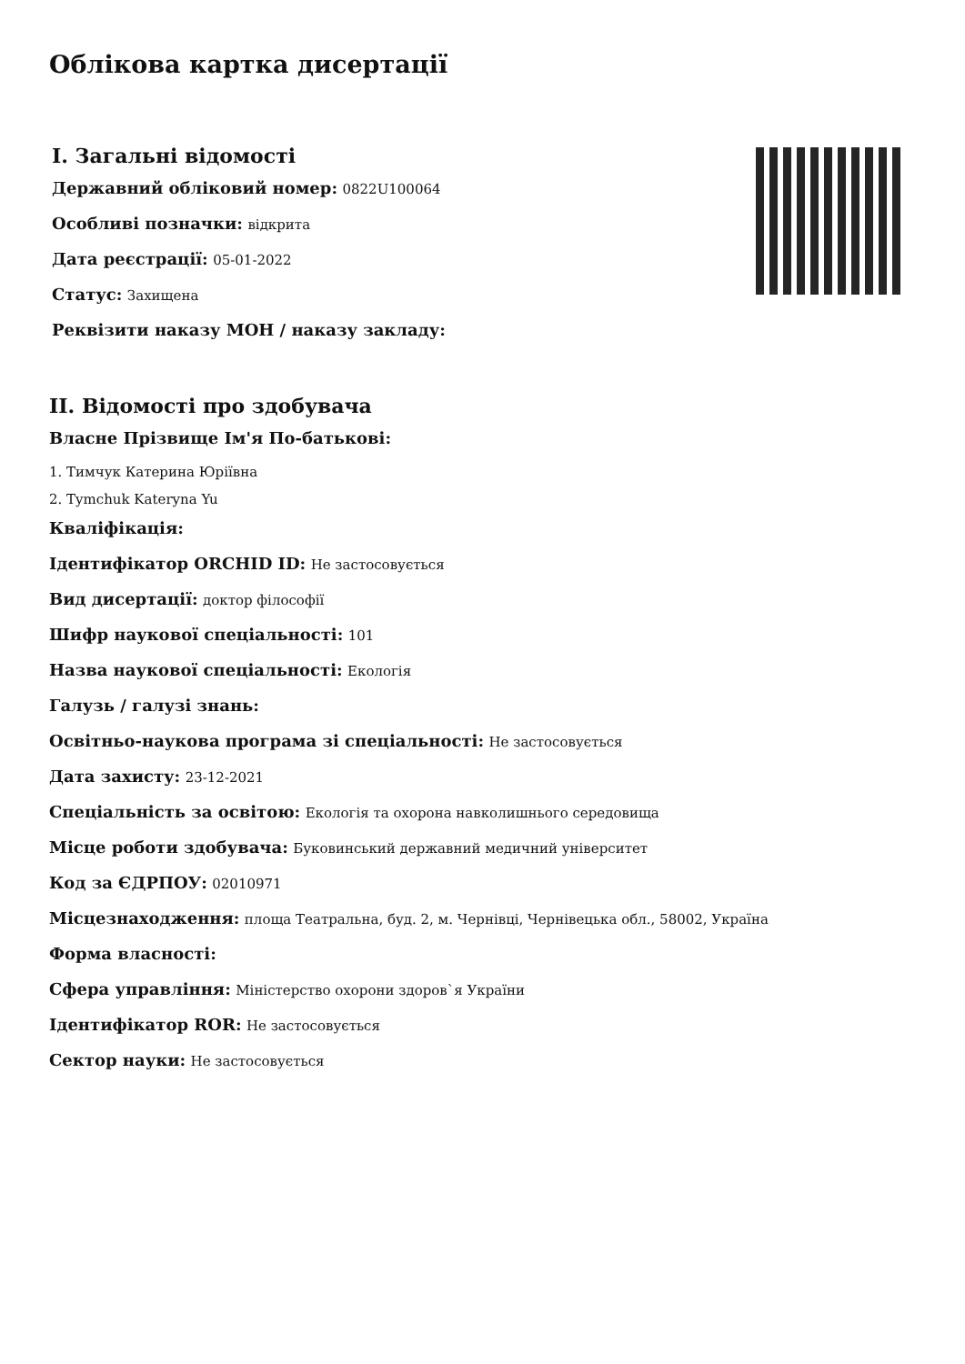Облікова картка дисертації
I. Загальні відомості
Державний обліковий номер: 0822U100064
Особливі позначки: відкрита
Дата реєстрації: 05-01-2022
Статус: Захищена
Реквізити наказу МОН / наказу закладу:
II. Відомості про здобувача
Власне Прізвище Ім'я По-батькові:
1. Тимчук Катерина Юріївна
2. Tymchuk Kateryna Yu
Кваліфікація:
Ідентифікатор ORCHID ID: Не застосовується
Вид дисертації: доктор філософії
Шифр наукової спеціальності: 101
Назва наукової спеціальності: Екологія
Галузь / галузі знань:
Освітньо-наукова програма зі спеціальності: Не застосовується
Дата захисту: 23-12-2021
Спеціальність за освітою: Екологія та охорона навколишнього середовища
Місце роботи здобувача: Буковинський державний медичний університет
Код за ЄДРПОУ: 02010971
Місцезнаходження: площа Театральна, буд. 2, м. Чернівці, Чернівецька обл., 58002, Україна
Форма власності:
Сфера управління: Міністерство охорони здоров`я України
Ідентифікатор ROR: Не застосовується
Сектор науки: Не застосовується